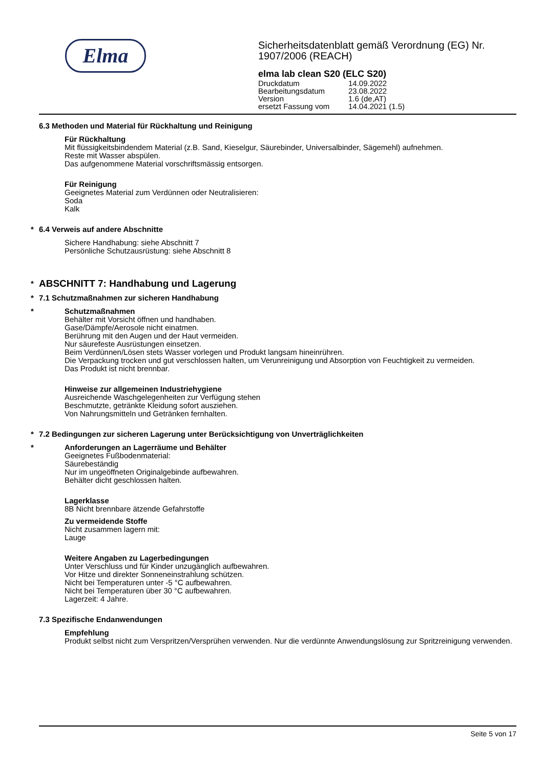Elma
Sicherheitsdatenblatt gemäß Verordnung (EG) Nr. 1907/2006 (REACH)
elma lab clean S20 (ELC S20)
| Druckdatum | 14.09.2022 |
| Bearbeitungsdatum | 23.08.2022 |
| Version | 1.6 (de,AT) |
| ersetzt Fassung vom | 14.04.2021 (1.5) |
6.3 Methoden und Material für Rückhaltung und Reinigung
Für Rückhaltung
Mit flüssigkeitsbindendem Material (z.B. Sand, Kieselgur, Säurebinder, Universalbinder, Sägemehl) aufnehmen.
Reste mit Wasser abspülen.
Das aufgenommene Material vorschriftsmässig entsorgen.
Für Reinigung
Geeignetes Material zum Verdünnen oder Neutralisieren:
Soda
Kalk
* 6.4 Verweis auf andere Abschnitte
Sichere Handhabung: siehe Abschnitt 7
Persönliche Schutzausrüstung: siehe Abschnitt 8
*
ABSCHNITT 7: Handhabung und Lagerung
* 7.1 Schutzmaßnahmen zur sicheren Handhabung
* Schutzmaßnahmen
Behälter mit Vorsicht öffnen und handhaben.
Gase/Dämpfe/Aerosole nicht einatmen.
Berührung mit den Augen und der Haut vermeiden.
Nur säurefeste Ausrüstungen einsetzen.
Beim Verdünnen/Lösen stets Wasser vorlegen und Produkt langsam hineinrühren.
Die Verpackung trocken und gut verschlossen halten, um Verunreinigung und Absorption von Feuchtigkeit zu vermeiden.
Das Produkt ist nicht brennbar.
Hinweise zur allgemeinen Industriehygiene
Ausreichende Waschgelegenheiten zur Verfügung stehen
Beschmutzte, getränkte Kleidung sofort ausziehen.
Von Nahrungsmitteln und Getränken fernhalten.
* 7.2 Bedingungen zur sicheren Lagerung unter Berücksichtigung von Unverträglichkeiten
* Anforderungen an Lagerräume und Behälter
Geeignetes Fußbodenmaterial:
Säurebeständig
Nur im ungeöffneten Originalgebinde aufbewahren.
Behälter dicht geschlossen halten.
Lagerklasse
8B Nicht brennbare ätzende Gefahrstoffe
Zu vermeidende Stoffe
Nicht zusammen lagern mit:
Lauge
Weitere Angaben zu Lagerbedingungen
Unter Verschluss und für Kinder unzugänglich aufbewahren.
Vor Hitze und direkter Sonneneinstrahlung schützen.
Nicht bei Temperaturen unter -5 °C aufbewahren.
Nicht bei Temperaturen über 30 °C aufbewahren.
Lagerzeit: 4 Jahre.
7.3 Spezifische Endanwendungen
Empfehlung
Produkt selbst nicht zum Verspritzen/Versprühen verwenden. Nur die verdünnte Anwendungslösung zur Spritzreinigung verwenden.
Seite 5 von 17